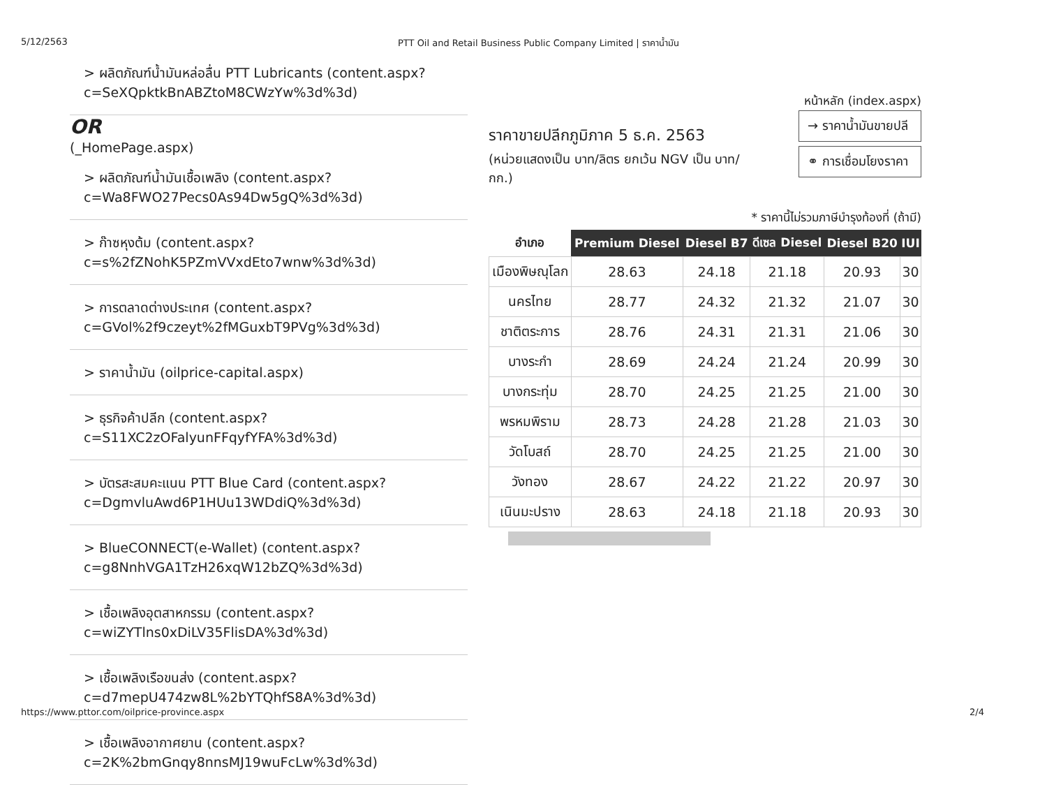5/12/2563 PTT Oil and Retail Business Public Company Limited | ราคาน้ำมัน
> ผลิตภัณฑ์น้ำมันหล่อลื่น PTT Lubricants (content.aspx?c=SeXQpktkBnABZtoM8CWzYw%3d%3d)
OR
(_HomePage.aspx)
> ผลิตภัณฑ์น้ำมันเชื้อเพลิง (content.aspx?
c=Wa8FWO27Pecs0As94Dw5gQ%3d%3d)
> ก๊าซหุงต้ม (content.aspx?
c=s%2fZNohK5PZmVVxdEto7wnw%3d%3d)
> การตลาดต่างประเทศ (content.aspx?
c=GVol%2f9czeyt%2fMGuxbT9PVg%3d%3d)
> ราคาน้ำมัน (oilprice-capital.aspx)
> ธุรกิจค้าปลีก (content.aspx?
c=S11XC2zOFalyunFFqyfYFA%3d%3d)
> บัตรสะสมคะแนน PTT Blue Card (content.aspx?
c=DgmvluAwd6P1HUu13WDdiQ%3d%3d)
> BlueCONNECT(e-Wallet) (content.aspx?
c=g8NnhVGA1TzH26xqW12bZQ%3d%3d)
> เชื้อเพลิงอุตสาหกรรม (content.aspx?
c=wiZYTlns0xDiLV35FlisDA%3d%3d)
> เชื้อเพลิงเรือขนส่ง (content.aspx?
c=d7mepU474zw8L%2bYTQhfS8A%3d%3d)
> เชื้อเพลิงอากาศยาน (content.aspx?
c=2K%2bmGnqy8nnsMJ19wuFcLw%3d%3d)
หน้าหลัก (index.aspx)
ราคาขายปลีกภูมิภาค 5 ธ.ค. 2563
(หน่วยแสดงเป็น บาท/ลิตร ยกเว้น NGV เป็น บาท/กก.)
→ ราคาน้ำมันขายปลี
⚭ การเชื่อมโยงราคา
* ราคานี้ไม่รวมภาษีบำรุงท้องที่ (ถ้ามี)
| อำเภอ | Premium Diesel | Diesel B7 | ดีเซล Diesel | Diesel B20 | IUI |
| --- | --- | --- | --- | --- | --- |
| เมืองพิษณุโลก | 28.63 | 24.18 | 21.18 | 20.93 | 30 |
| นครไทย | 28.77 | 24.32 | 21.32 | 21.07 | 30 |
| ชาติตระการ | 28.76 | 24.31 | 21.31 | 21.06 | 30 |
| บางระกำ | 28.69 | 24.24 | 21.24 | 20.99 | 30 |
| บางกระทุ่ม | 28.70 | 24.25 | 21.25 | 21.00 | 30 |
| พรหมพิราม | 28.73 | 24.28 | 21.28 | 21.03 | 30 |
| วัดโบสถ์ | 28.70 | 24.25 | 21.25 | 21.00 | 30 |
| วังทอง | 28.67 | 24.22 | 21.22 | 20.97 | 30 |
| เนินมะปราง | 28.63 | 24.18 | 21.18 | 20.93 | 30 |
https://www.pttor.com/oilprice-province.aspx 2/4